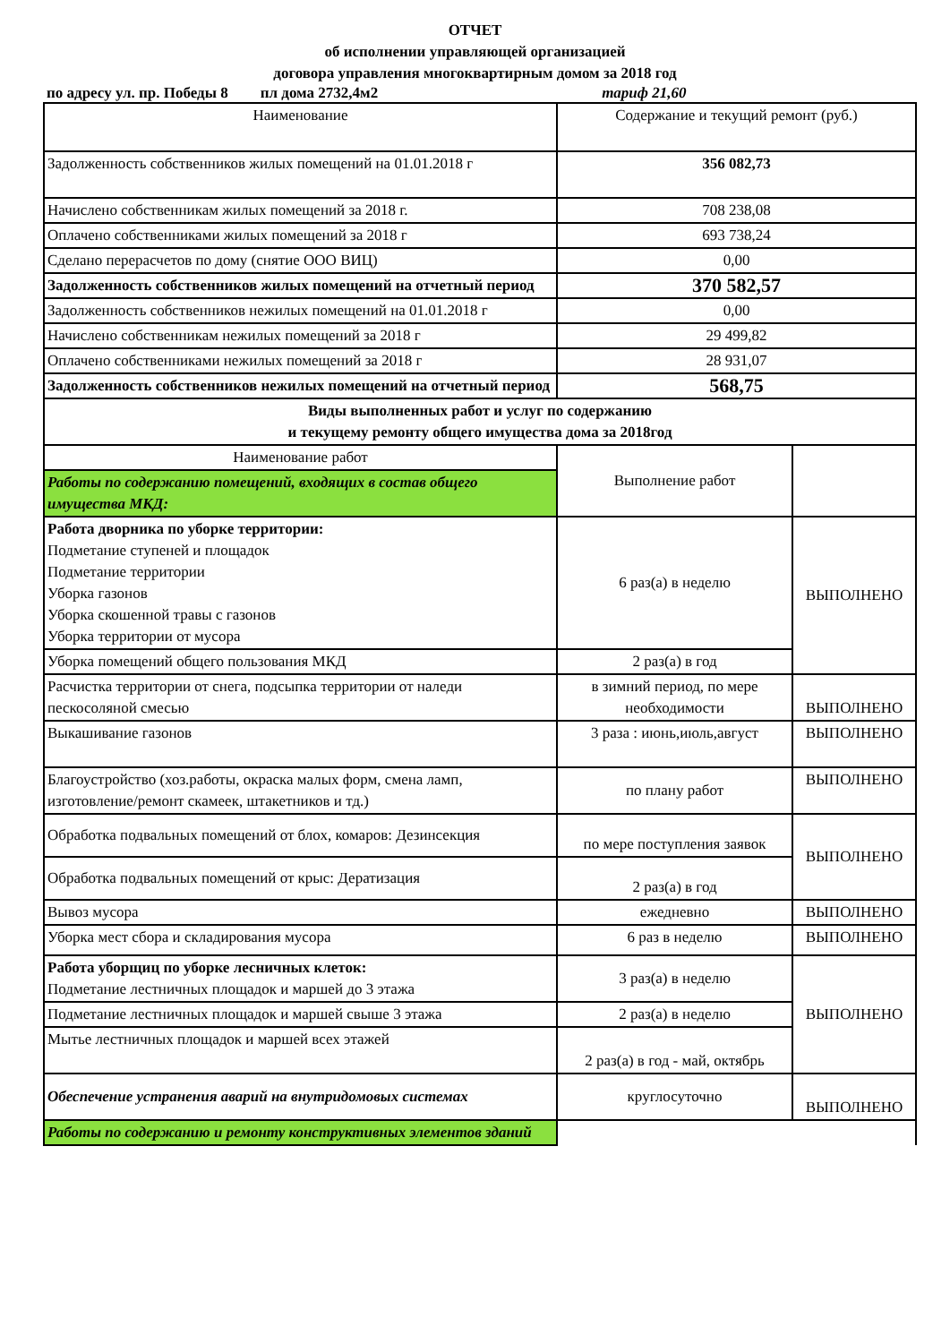ОТЧЕТ
об исполнении управляющей организацией
договора управления многоквартирным домом за 2018 год
по адресу ул. пр. Победы 8 пл дома 2732,4м2 тариф 21,60
| Наименование | Содержание и текущий ремонт (руб.) | |
| Задолженность собственников жилых помещений на 01.01.2018 г | 356 082,73 | |
| Начислено собственникам жилых помещений за 2018 г. | 708 238,08 | |
| Оплачено собственниками жилых помещений за 2018 г | 693 738,24 | |
| Сделано перерасчетов по дому (снятие ООО ВИЦ) | 0,00 | |
| Задолженность собственников жилых помещений на отчетный период | 370 582,57 | |
| Задолженность собственников нежилых помещений на 01.01.2018 г | 0,00 | |
| Начислено собственникам нежилых помещений за 2018 г | 29 499,82 | |
| Оплачено собственниками нежилых помещений за 2018 г | 28 931,07 | |
| Задолженность собственников нежилых помещений на отчетный период | 568,75 | |
| Виды выполненных работ и услуг по содержанию и текущему ремонту общего имущества дома за 2018год | | |
| Наименование работ | Выполнение работ | |
| Работы по содержанию помещений, входящих в состав общего имущества МКД: | | |
| Работа дворника по уборке территории: Подметание ступеней и площадок Подметание территории Уборка газонов Уборка скошенной травы с газонов Уборка территории от мусора | 6 раз(а) в неделю | ВЫПОЛНЕНО |
| Уборка помещений общего пользования МКД | 2 раз(а) в год | |
| Расчистка территории от снега, подсыпка территории от наледи пескосоляной смесью | в зимний период, по мере необходимости | ВЫПОЛНЕНО |
| Выкашивание газонов | 3 раза : июнь,июль,август | ВЫПОЛНЕНО |
| Благоустройство (хоз.работы, окраска малых форм, смена ламп, изготовление/ремонт скамеек, штакетников и тд.) | по плану работ | ВЫПОЛНЕНО |
| Обработка подвальных помещений от блох, комаров: Дезинсекция | по мере поступления заявок | ВЫПОЛНЕНО |
| Обработка подвальных помещений от крыс: Дератизация | 2 раз(а) в год | |
| Вывоз мусора | ежедневно | ВЫПОЛНЕНО |
| Уборка мест сбора и складирования мусора | 6 раз в неделю | ВЫПОЛНЕНО |
| Работа уборщиц по уборке лесничных клеток: Подметание лестничных площадок и маршей до 3 этажа | 3 раз(а) в неделю | ВЫПОЛНЕНО |
| Подметание лестничных площадок и маршей свыше 3 этажа | 2 раз(а) в неделю | |
| Мытье лестничных площадок и маршей всех этажей | 2 раз(а) в год - май, октябрь | |
| Обеспечение устранения аварий на внутридомовых системах | круглосуточно | ВЫПОЛНЕНО |
| Работы по содержанию и ремонту конструктивных элементов зданий | | |